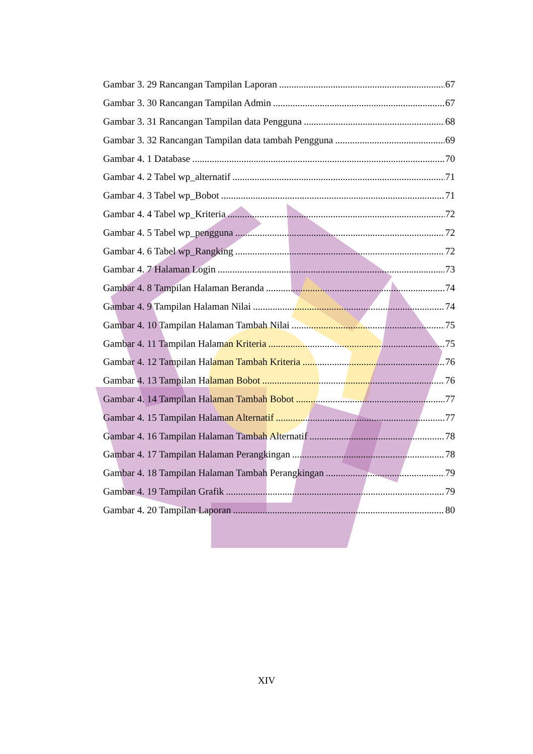Gambar 3. 29 Rancangan Tampilan Laporan 67
Gambar 3. 30 Rancangan Tampilan Admin 67
Gambar 3. 31 Rancangan Tampilan data Pengguna 68
Gambar 3. 32 Rancangan Tampilan data tambah Pengguna 69
Gambar 4. 1 Database 70
Gambar 4. 2 Tabel wp_alternatif 71
Gambar 4. 3 Tabel wp_Bobot 71
Gambar 4. 4 Tabel wp_Kriteria 72
Gambar 4. 5 Tabel wp_pengguna 72
Gambar 4. 6 Tabel wp_Rangking 72
Gambar 4. 7 Halaman Login 73
Gambar 4. 8 Tampilan Halaman Beranda 74
Gambar 4. 9 Tampilan Halaman Nilai 74
Gambar 4. 10 Tampilan Halaman Tambah Nilai 75
Gambar 4. 11 Tampilan Halaman Kriteria 75
Gambar 4. 12 Tampilan Halaman Tambah Kriteria 76
Gambar 4. 13 Tampilan Halaman Bobot 76
Gambar 4. 14 Tampilan Halaman Tambah Bobot 77
Gambar 4. 15 Tampilan Halaman Alternatif 77
Gambar 4. 16 Tampilan Halaman Tambah Alternatif 78
Gambar 4. 17 Tampilan Halaman Perangkingan 78
Gambar 4. 18 Tampilan Halaman Tambah Perangkingan 79
Gambar 4. 19 Tampilan Grafik 79
Gambar 4. 20 Tampilan Laporan 80
XIV